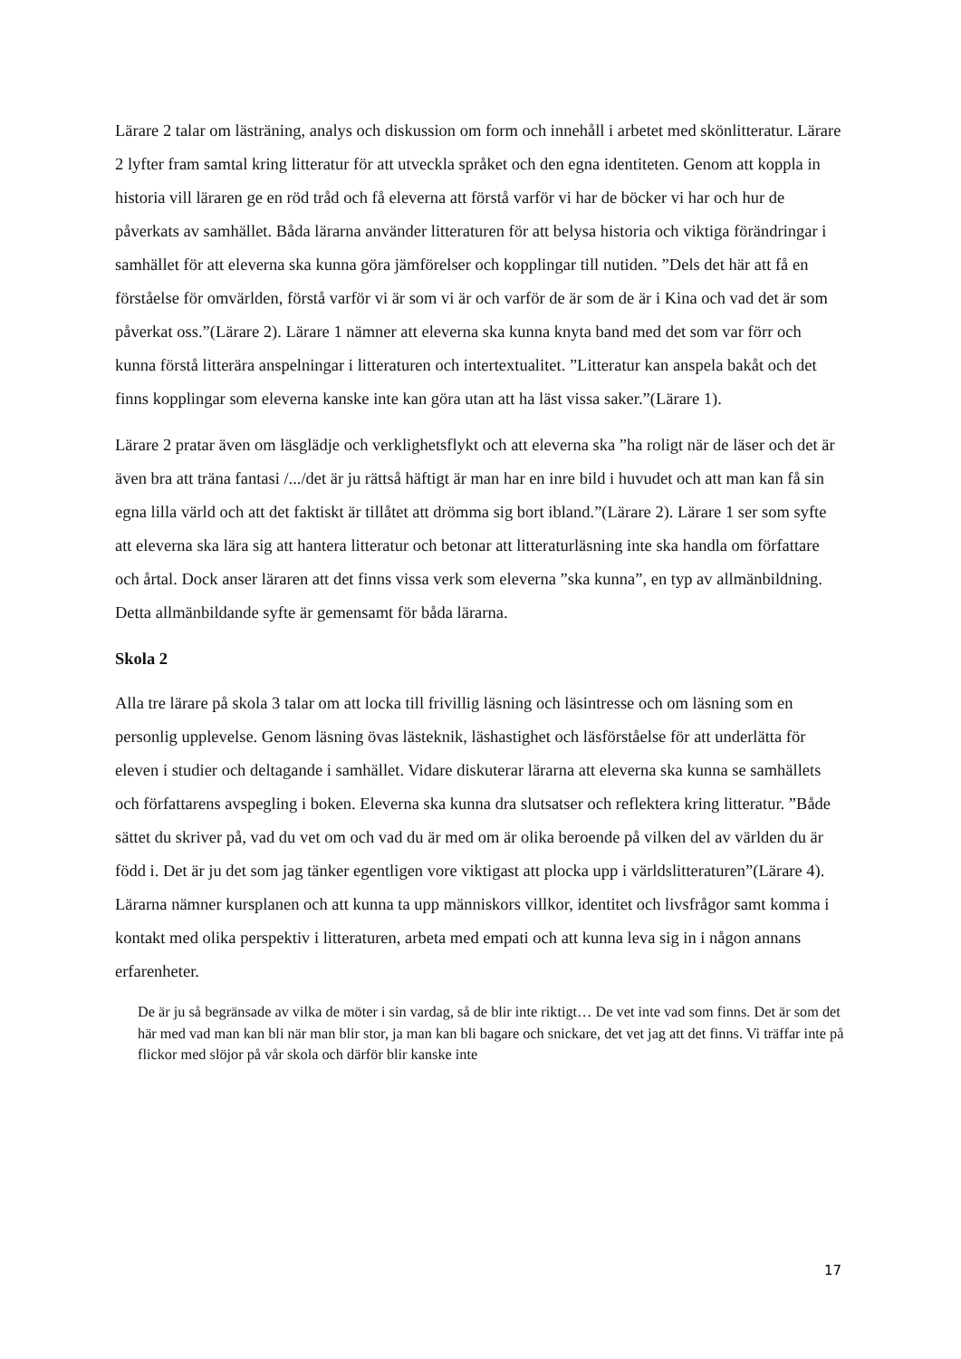Lärare 2 talar om lästräning, analys och diskussion om form och innehåll i arbetet med skönlitteratur. Lärare 2 lyfter fram samtal kring litteratur för att utveckla språket och den egna identiteten. Genom att koppla in historia vill läraren ge en röd tråd och få eleverna att förstå varför vi har de böcker vi har och hur de påverkats av samhället. Båda lärarna använder litteraturen för att belysa historia och viktiga förändringar i samhället för att eleverna ska kunna göra jämförelser och kopplingar till nutiden. ”Dels det här att få en förståelse för omvärlden, förstå varför vi är som vi är och varför de är som de är i Kina och vad det är som påverkat oss.”(Lärare 2). Lärare 1 nämner att eleverna ska kunna knyta band med det som var förr och kunna förstå litterära anspelningar i litteraturen och intertextualitet. ”Litteratur kan anspela bakåt och det finns kopplingar som eleverna kanske inte kan göra utan att ha läst vissa saker.”(Lärare 1).
Lärare 2 pratar även om läsglädje och verklighetsflykt och att eleverna ska ”ha roligt när de läser och det är även bra att träna fantasi /.../det är ju rättså häftigt är man har en inre bild i huvudet och att man kan få sin egna lilla värld och att det faktiskt är tillåtet att drömma sig bort ibland.”(Lärare 2). Lärare 1 ser som syfte att eleverna ska lära sig att hantera litteratur och betonar att litteraturläsning inte ska handla om författare och årtal. Dock anser läraren att det finns vissa verk som eleverna ”ska kunna”, en typ av allmänbildning. Detta allmänbildande syfte är gemensamt för båda lärarna.
Skola 2
Alla tre lärare på skola 3 talar om att locka till frivillig läsning och läsintresse och om läsning som en personlig upplevelse. Genom läsning övas lästeknik, läshastighet och läsförståelse för att underlätta för eleven i studier och deltagande i samhället. Vidare diskuterar lärarna att eleverna ska kunna se samhällets och författarens avspegling i boken. Eleverna ska kunna dra slutsatser och reflektera kring litteratur. ”Både sättet du skriver på, vad du vet om och vad du är med om är olika beroende på vilken del av världen du är född i. Det är ju det som jag tänker egentligen vore viktigast att plocka upp i världslitteraturen”(Lärare 4). Lärarna nämner kursplanen och att kunna ta upp människors villkor, identitet och livsfrågor samt komma i kontakt med olika perspektiv i litteraturen, arbeta med empati och att kunna leva sig in i någon annans erfarenheter.
De är ju så begränsade av vilka de möter i sin vardag, så de blir inte riktigt… De vet inte vad som finns. Det är som det här med vad man kan bli när man blir stor, ja man kan bli bagare och snickare, det vet jag att det finns. Vi träffar inte på flickor med slöjor på vår skola och därför blir kanske inte
17